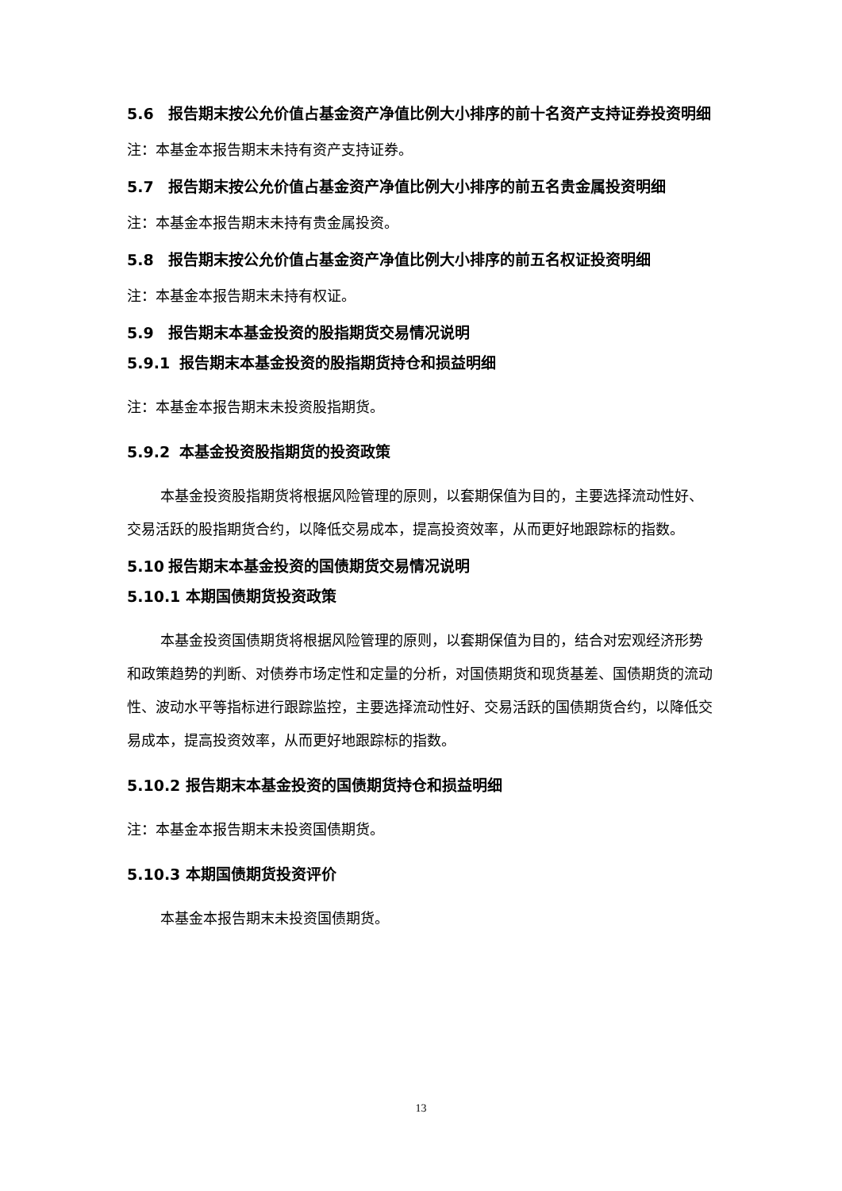5.6 报告期末按公允价值占基金资产净值比例大小排序的前十名资产支持证券投资明细
注：本基金本报告期末未持有资产支持证券。
5.7 报告期末按公允价值占基金资产净值比例大小排序的前五名贵金属投资明细
注：本基金本报告期末未持有贵金属投资。
5.8 报告期末按公允价值占基金资产净值比例大小排序的前五名权证投资明细
注：本基金本报告期末未持有权证。
5.9 报告期末本基金投资的股指期货交易情况说明
5.9.1 报告期末本基金投资的股指期货持仓和损益明细
注：本基金本报告期末未投资股指期货。
5.9.2 本基金投资股指期货的投资政策
本基金投资股指期货将根据风险管理的原则，以套期保值为目的，主要选择流动性好、交易活跃的股指期货合约，以降低交易成本，提高投资效率，从而更好地跟踪标的指数。
5.10 报告期末本基金投资的国债期货交易情况说明
5.10.1 本期国债期货投资政策
本基金投资国债期货将根据风险管理的原则，以套期保值为目的，结合对宏观经济形势和政策趋势的判断、对债券市场定性和定量的分析，对国债期货和现货基差、国债期货的流动性、波动水平等指标进行跟踪监控，主要选择流动性好、交易活跃的国债期货合约，以降低交易成本，提高投资效率，从而更好地跟踪标的指数。
5.10.2 报告期末本基金投资的国债期货持仓和损益明细
注：本基金本报告期末未投资国债期货。
5.10.3 本期国债期货投资评价
本基金本报告期末未投资国债期货。
13